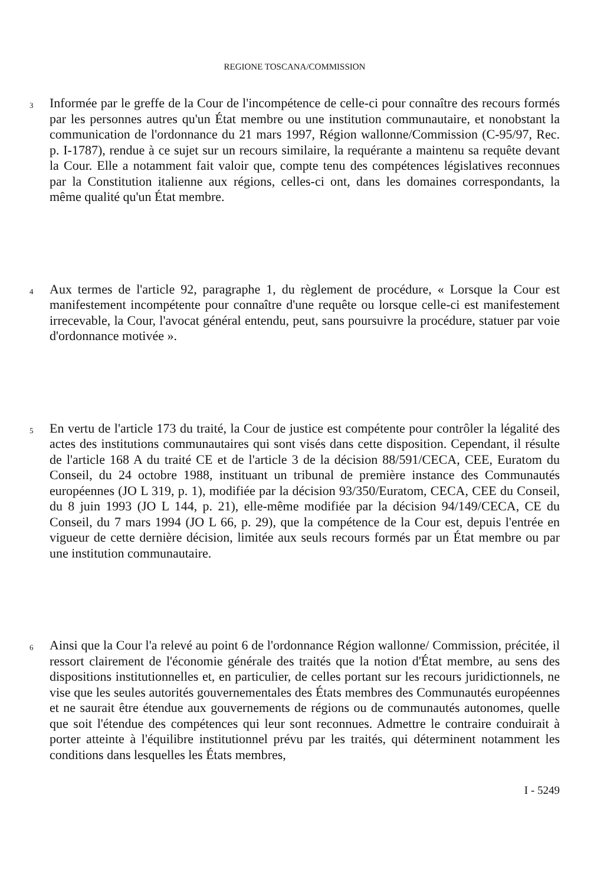REGIONE TOSCANA/COMMISSION
3
Informée par le greffe de la Cour de l'incompétence de celle-ci pour connaître des recours formés par les personnes autres qu'un État membre ou une institution communautaire, et nonobstant la communication de l'ordonnance du 21 mars 1997, Région wallonne/Commission (C-95/97, Rec. p. I-1787), rendue à ce sujet sur un recours similaire, la requérante a maintenu sa requête devant la Cour. Elle a notamment fait valoir que, compte tenu des compétences législatives reconnues par la Constitution italienne aux régions, celles-ci ont, dans les domaines correspondants, la même qualité qu'un État membre.
4
Aux termes de l'article 92, paragraphe 1, du règlement de procédure, « Lorsque la Cour est manifestement incompétente pour connaître d'une requête ou lorsque celle-ci est manifestement irrecevable, la Cour, l'avocat général entendu, peut, sans poursuivre la procédure, statuer par voie d'ordonnance motivée ».
5
En vertu de l'article 173 du traité, la Cour de justice est compétente pour contrôler la légalité des actes des institutions communautaires qui sont visés dans cette disposition. Cependant, il résulte de l'article 168 A du traité CE et de l'article 3 de la décision 88/591/CECA, CEE, Euratom du Conseil, du 24 octobre 1988, instituant un tribunal de première instance des Communautés européennes (JO L 319, p. 1), modifiée par la décision 93/350/Euratom, CECA, CEE du Conseil, du 8 juin 1993 (JO L 144, p. 21), elle-même modifiée par la décision 94/149/CECA, CE du Conseil, du 7 mars 1994 (JO L 66, p. 29), que la compétence de la Cour est, depuis l'entrée en vigueur de cette dernière décision, limitée aux seuls recours formés par un État membre ou par une institution communautaire.
6
Ainsi que la Cour l'a relevé au point 6 de l'ordonnance Région wallonne/ Commission, précitée, il ressort clairement de l'économie générale des traités que la notion d'État membre, au sens des dispositions institutionnelles et, en particulier, de celles portant sur les recours juridictionnels, ne vise que les seules autorités gouvernementales des États membres des Communautés européennes et ne saurait être étendue aux gouvernements de régions ou de communautés autonomes, quelle que soit l'étendue des compétences qui leur sont reconnues. Admettre le contraire conduirait à porter atteinte à l'équilibre institutionnel prévu par les traités, qui déterminent notamment les conditions dans lesquelles les États membres,
I - 5249